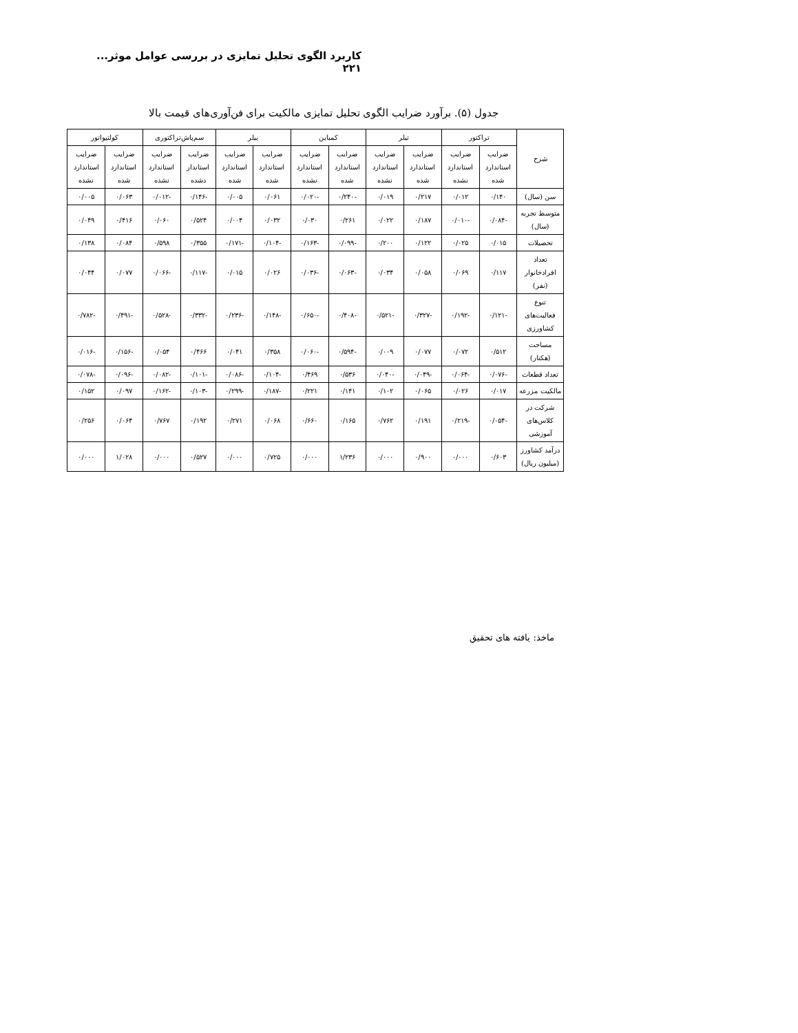کاربرد الگوی تحلیل تمایزی در بررسی عوامل موثر... ۲۲۱
جدول (۵). برآورد ضرایب الگوی تحلیل تمایزی مالکیت برای فن‌آوری‌های قیمت بالا
| شرح | تراکتور | | تیلر | | کمباین | | بیلر | | سم‌پاش‌تراکتوری | | کولتیواتور | |
| --- | --- | --- | --- | --- | --- | --- | --- | --- | --- | --- | --- | --- |
| | ضرایب استاندارد شده | ضرایب استاندارد نشده | ضرایب استاندارد شده | ضرایب استاندارد نشده | ضرایب استاندارد شده | ضرایب استاندارد نشده | ضرایب استاندارد شده | ضرایب استاندارد شده | ضرایب استاندار دشده | ضرایب استاندارد نشده | ضرایب استاندارد شده | ضرایب استاندارد نشده |
| سن (سال) | ۰/۱۴۰ | ۰/۰۱۲ | ۰/۲۱۷ | ۰/۰۱۹ | -۰/۲۴۰ | -۰/۰۲۰ | ۰/۰۶۱ | ۰/۰۰۵ | -۰/۱۴۶ | -۰/۰۱۲ | ۰/۰۶۳ | ۰/۰۰۵ |
| متوسط تجربه (سال) | -۰/۰۸۴ | -۰/۰۱۰ | ۰/۱۸۷ | ۰/۰۲۲ | ۰/۲۶۱ | ۰/۰۳۰ | ۰/۰۳۲ | ۰/۰۰۴ | ۰/۵۲۴ | ۰/۰۶۰ | ۰/۴۱۶ | ۰/۰۴۹ |
| تحصیلات | ۰/۰۱۵ | ۰/۰۲۵ | ۰/۱۲۲ | ۰/۲۰۰ | -۰/۰۹۹ | -۰/۱۶۳ | -۰/۱۰۴ | -۰/۱۷۱ | ۰/۳۵۵ | ۰/۵۹۸ | ۰/۰۸۴ | ۰/۱۳۸ |
| تعداد افرادخانوار (نفر) | ۰/۱۱۷ | ۰/۰۶۹ | ۰/۰۵۸ | ۰/۰۳۴ | -۰/۰۶۳ | -۰/۰۳۶ | ۰/۰۲۶ | ۰/۰۱۵ | -۰/۱۱۷ | -۰/۰۶۶ | ۰/۰۷۷ | ۰/۰۴۴ |
| تنوع فعالیت‌های کشاورزی | -۰/۱۲۱ | -۰/۱۹۲ | -۰/۳۲۷ | -۰/۵۲۱ | -۰/۴۰۸ | -۰/۶۵۰ | -۰/۱۴۸ | -۰/۲۳۶ | -۰/۳۳۲ | -۰/۵۲۸ | -۰/۴۹۱ | -۰/۷۸۲ |
| مساحت (هکتار) | ۰/۵۱۲ | ۰/۰۷۲ | ۰/۰۷۷ | ۰/۰۰۹ | -۰/۵۹۴ | -۰/۰۶۰ | ۰/۳۵۸ | ۰/۰۴۱ | ۰/۴۶۶ | ۰/۰۵۴ | -۰/۱۵۶ | -۰/۰۱۶ |
| تعداد قطعات | -۰/۰۷۶ | -۰/۰۶۴ | -۰/۰۴۹ | -۰/۰۴۰ | ۰/۵۳۶ | ۰/۴۶۹ | -۰/۱۰۴ | -۰/۰۸۶ | -۰/۱۰۱ | -۰/۰۸۲ | -۰/۰۹۶ | -۰/۰۷۸ |
| مالکیت مزرعه | ۰/۰۱۷ | ۰/۰۲۶ | ۰/۰۶۵ | ۰/۱۰۲ | ۰/۱۴۱ | ۰/۲۲۱ | -۰/۱۸۷ | -۰/۲۹۹ | -۰/۱۰۳ | -۰/۱۶۲ | ۰/۰۹۷ | ۰/۱۵۲ |
| شرکت در کلاس‌های آموزشی | -۰/۰۵۴ | -۰/۲۱۹ | ۰/۱۹۱ | ۰/۷۶۲ | ۰/۱۶۵ | ۰/۶۶۰ | ۰/۰۶۸ | ۰/۲۷۱ | ۰/۱۹۲ | ۰/۷۶۷ | ۰/۰۶۴ | ۰/۲۵۶ |
| درآمد کشاورز (میلیون ریال) | ۰/۶۰۳ | ۰/۰۰۰ | ۰/۹۰۰ | ۰/۰۰۰ | ۱/۲۳۶ | ۰/۰۰۰ | ۰/۷۲۵ | ۰/۰۰۰ | ۰/۵۲۷ | ۰/۰۰۰ | ۱/۰۲۸ | ۰/۰۰۰ |
ماخذ: یافته های تحقیق